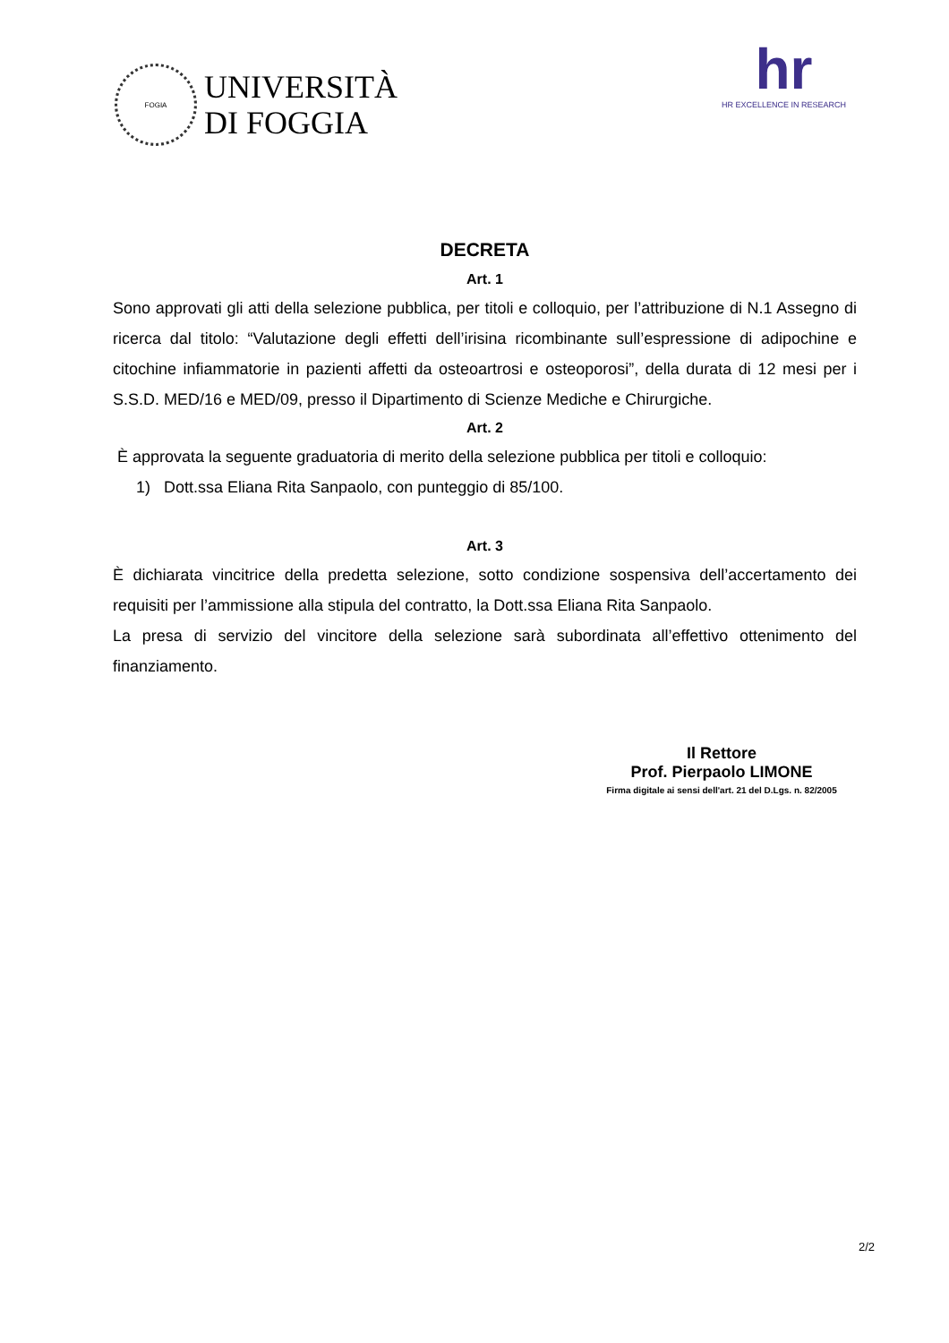FOGIA
UNIVERSITÀ
DI FOGGIA
hr
HR EXCELLENCE IN RESEARCH
DECRETA
Art. 1
Sono approvati gli atti della selezione pubblica, per titoli e colloquio, per l’attribuzione di N.1 Assegno di ricerca dal titolo: “Valutazione degli effetti dell’irisina ricombinante sull’espressione di adipochine e citochine infiammatorie in pazienti affetti da osteoartrosi e osteoporosi”, della durata di 12 mesi per i S.S.D. MED/16 e MED/09, presso il Dipartimento di Scienze Mediche e Chirurgiche.
Art. 2
È approvata la seguente graduatoria di merito della selezione pubblica per titoli e colloquio:
1) Dott.ssa Eliana Rita Sanpaolo, con punteggio di 85/100.
Art. 3
È dichiarata vincitrice della predetta selezione, sotto condizione sospensiva dell’accertamento dei requisiti per l’ammissione alla stipula del contratto, la Dott.ssa Eliana Rita Sanpaolo.
La presa di servizio del vincitore della selezione sarà subordinata all’effettivo ottenimento del finanziamento.
Il Rettore
Prof. Pierpaolo LIMONE
Firma digitale ai sensi dell'art. 21 del D.Lgs. n. 82/2005
2/2